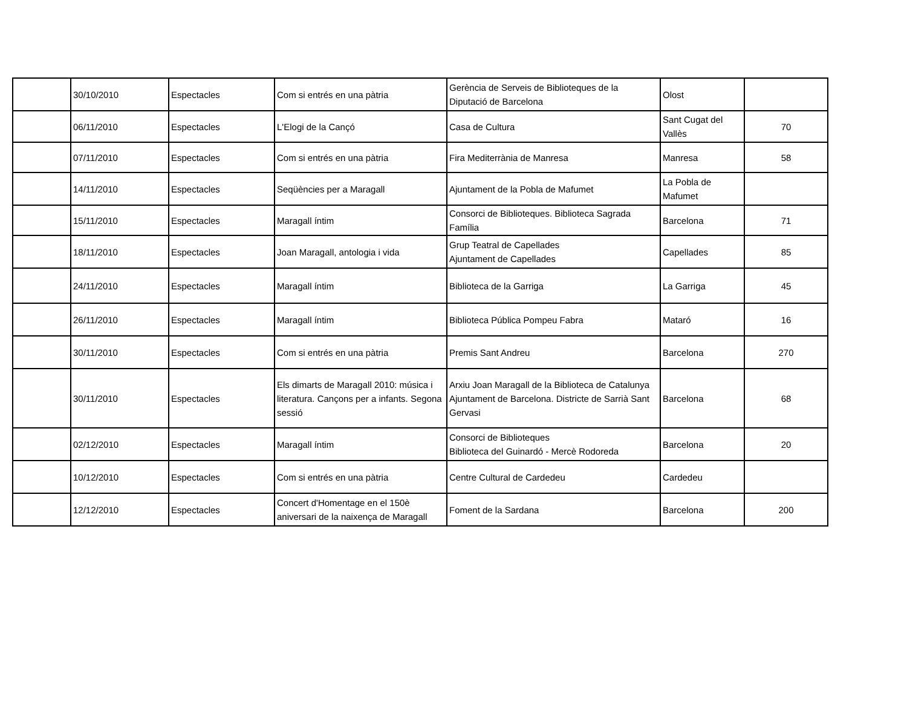| | 30/10/2010 | Espectacles | Com si entrés en una pàtria | Gerència de Serveis de Biblioteques de la Diputació de Barcelona | Olost | |
| | 06/11/2010 | Espectacles | L'Elogi de la Cançó | Casa de Cultura | Sant Cugat del Vallès | 70 |
| | 07/11/2010 | Espectacles | Com si entrés en una pàtria | Fira Mediterrània de Manresa | Manresa | 58 |
| | 14/11/2010 | Espectacles | Seqüències per a Maragall | Ajuntament de la Pobla de Mafumet | La Pobla de Mafumet | |
| | 15/11/2010 | Espectacles | Maragall íntim | Consorci de Biblioteques. Biblioteca Sagrada Família | Barcelona | 71 |
| | 18/11/2010 | Espectacles | Joan Maragall, antologia i vida | Grup Teatral de Capellades Ajuntament de Capellades | Capellades | 85 |
| | 24/11/2010 | Espectacles | Maragall íntim | Biblioteca de la Garriga | La Garriga | 45 |
| | 26/11/2010 | Espectacles | Maragall íntim | Biblioteca Pública Pompeu Fabra | Mataró | 16 |
| | 30/11/2010 | Espectacles | Com si entrés en una pàtria | Premis Sant Andreu | Barcelona | 270 |
| | 30/11/2010 | Espectacles | Els dimarts de Maragall 2010: música i literatura. Cançons per a infants. Segona sessió | Arxiu Joan Maragall de la Biblioteca de Catalunya Ajuntament de Barcelona. Districte de Sarrià Sant Gervasi | Barcelona | 68 |
| | 02/12/2010 | Espectacles | Maragall íntim | Consorci de Biblioteques Biblioteca del Guinardó - Mercè Rodoreda | Barcelona | 20 |
| | 10/12/2010 | Espectacles | Com si entrés en una pàtria | Centre Cultural de Cardedeu | Cardedeu | |
| | 12/12/2010 | Espectacles | Concert d'Homentage en el 150è aniversari de la naixença de Maragall | Foment de la Sardana | Barcelona | 200 |